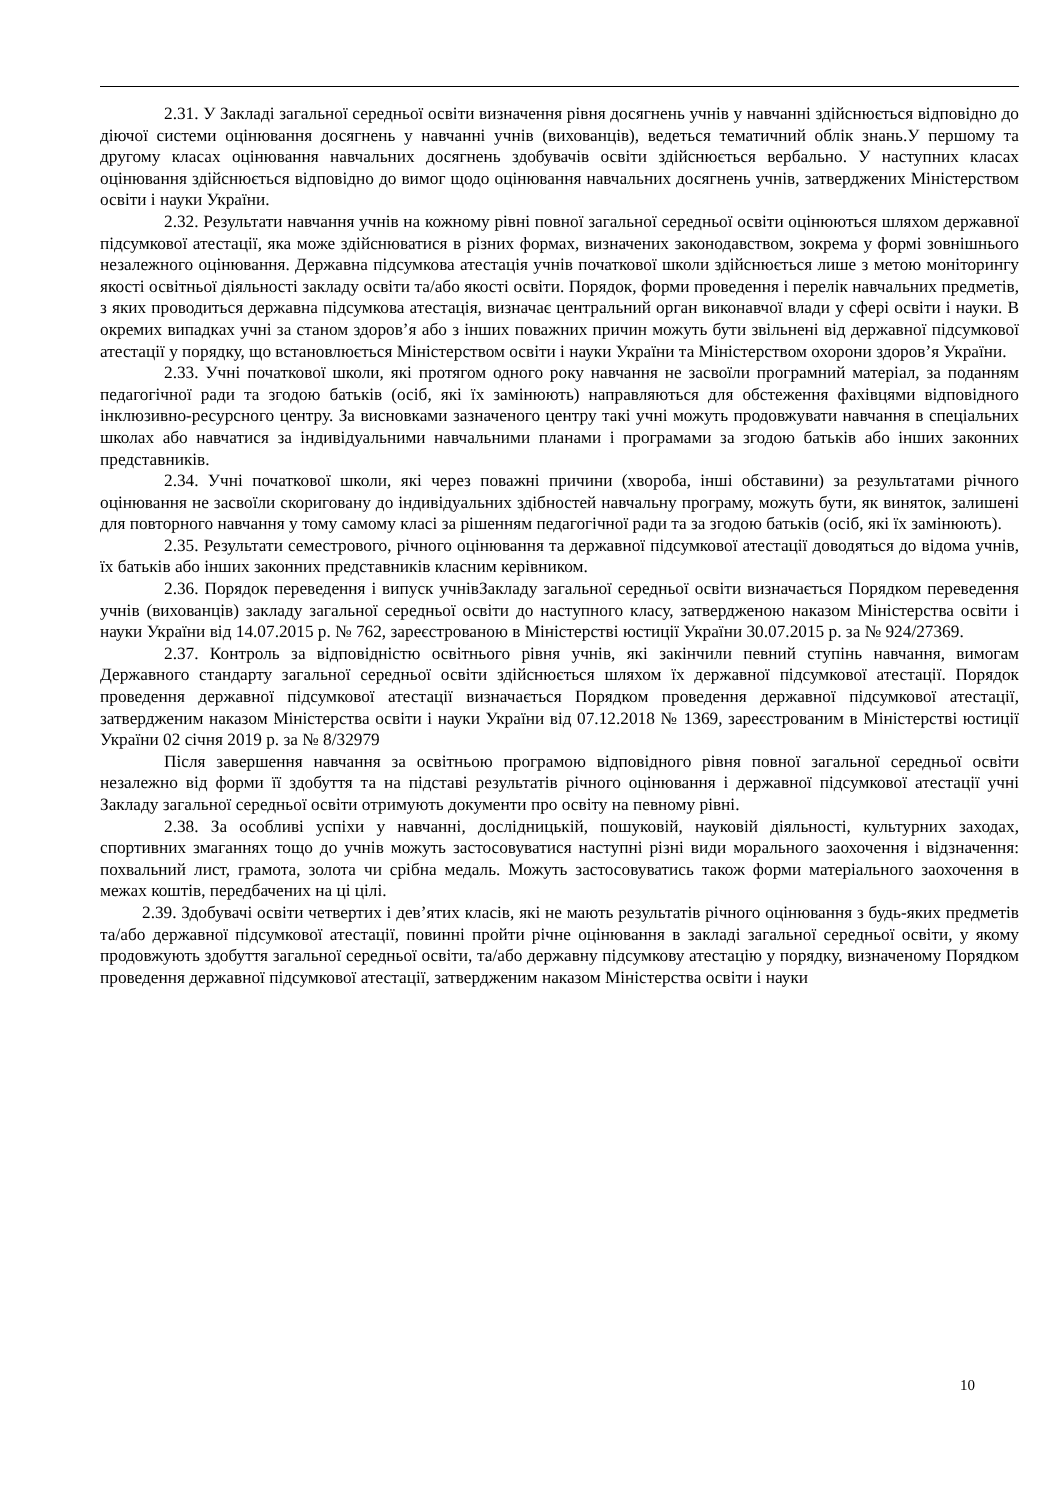2.31. У Закладі загальної середньої освіти визначення рівня досягнень учнів у навчанні здійснюється відповідно до діючої системи оцінювання досягнень у навчанні учнів (вихованців), ведеться тематичний облік знань.У першому та другому класах оцінювання навчальних досягнень здобувачів освіти здійснюється вербально. У наступних класах оцінювання здійснюється відповідно до вимог щодо оцінювання навчальних досягнень учнів, затверджених Міністерством освіти і науки України.
2.32. Результати навчання учнів на кожному рівні повної загальної середньої освіти оцінюються шляхом державної підсумкової атестації, яка може здійснюватися в різних формах, визначених законодавством, зокрема у формі зовнішнього незалежного оцінювання. Державна підсумкова атестація учнів початкової школи здійснюється лише з метою моніторингу якості освітньої діяльності закладу освіти та/або якості освіти. Порядок, форми проведення і перелік навчальних предметів, з яких проводиться державна підсумкова атестація, визначає центральний орган виконавчої влади у сфері освіти і науки. В окремих випадках учні за станом здоров’я або з інших поважних причин можуть бути звільнені від державної підсумкової атестації у порядку, що встановлюється Міністерством освіти і науки України та Міністерством охорони здоров’я України.
2.33. Учні початкової школи, які протягом одного року навчання не засвоїли програмний матеріал, за поданням педагогічної ради та згодою батьків (осіб, які їх замінюють) направляються для обстеження фахівцями відповідного інклюзивно-ресурсного центру. За висновками зазначеного центру такі учні можуть продовжувати навчання в спеціальних школах або навчатися за індивідуальними навчальними планами і програмами за згодою батьків або інших законних представників.
2.34. Учні початкової школи, які через поважні причини (хвороба, інші обставини) за результатами річного оцінювання не засвоїли скориговану до індивідуальних здібностей навчальну програму, можуть бути, як виняток, залишені для повторного навчання у тому самому класі за рішенням педагогічної ради та за згодою батьків (осіб, які їх замінюють).
2.35. Результати семестрового, річного оцінювання та державної підсумкової атестації доводяться до відома учнів, їх батьків або інших законних представників класним керівником.
2.36. Порядок переведення і випуск учнівЗакладу загальної середньої освіти визначається Порядком переведення учнів (вихованців) закладу загальної середньої освіти до наступного класу, затвердженою наказом Міністерства освіти і науки України від 14.07.2015 р. № 762, зареєстрованою в Міністерстві юстиції України 30.07.2015 р. за № 924/27369.
2.37. Контроль за відповідністю освітнього рівня учнів, які закінчили певний ступінь навчання, вимогам Державного стандарту загальної середньої освіти здійснюється шляхом їх державної підсумкової атестації. Порядок проведення державної підсумкової атестації визначається Порядком проведення державної підсумкової атестації, затвердженим наказом Міністерства освіти і науки України від 07.12.2018 № 1369, зареєстрованим в Міністерстві юстиції України 02 січня 2019 р. за № 8/32979
Після завершення навчання за освітньою програмою відповідного рівня повної загальної середньої освіти незалежно від форми її здобуття та на підставі результатів річного оцінювання і державної підсумкової атестації учні Закладу загальної середньої освіти отримують документи про освіту на певному рівні.
2.38. За особливі успіхи у навчанні, дослідницькій, пошуковій, науковій діяльності, культурних заходах, спортивних змаганнях тощо до учнів можуть застосовуватися наступні різні види морального заохочення і відзначення: похвальний лист, грамота, золота чи срібна медаль. Можуть застосовуватись також форми матеріального заохочення в межах коштів, передбачених на ці цілі.
2.39. Здобувачі освіти четвертих і дев’ятих класів, які не мають результатів річного оцінювання з будь-яких предметів та/або державної підсумкової атестації, повинні пройти річне оцінювання в закладі загальної середньої освіти, у якому продовжують здобуття загальної середньої освіти, та/або державну підсумкову атестацію у порядку, визначеному Порядком проведення державної підсумкової атестації, затвердженим наказом Міністерства освіти і науки
10